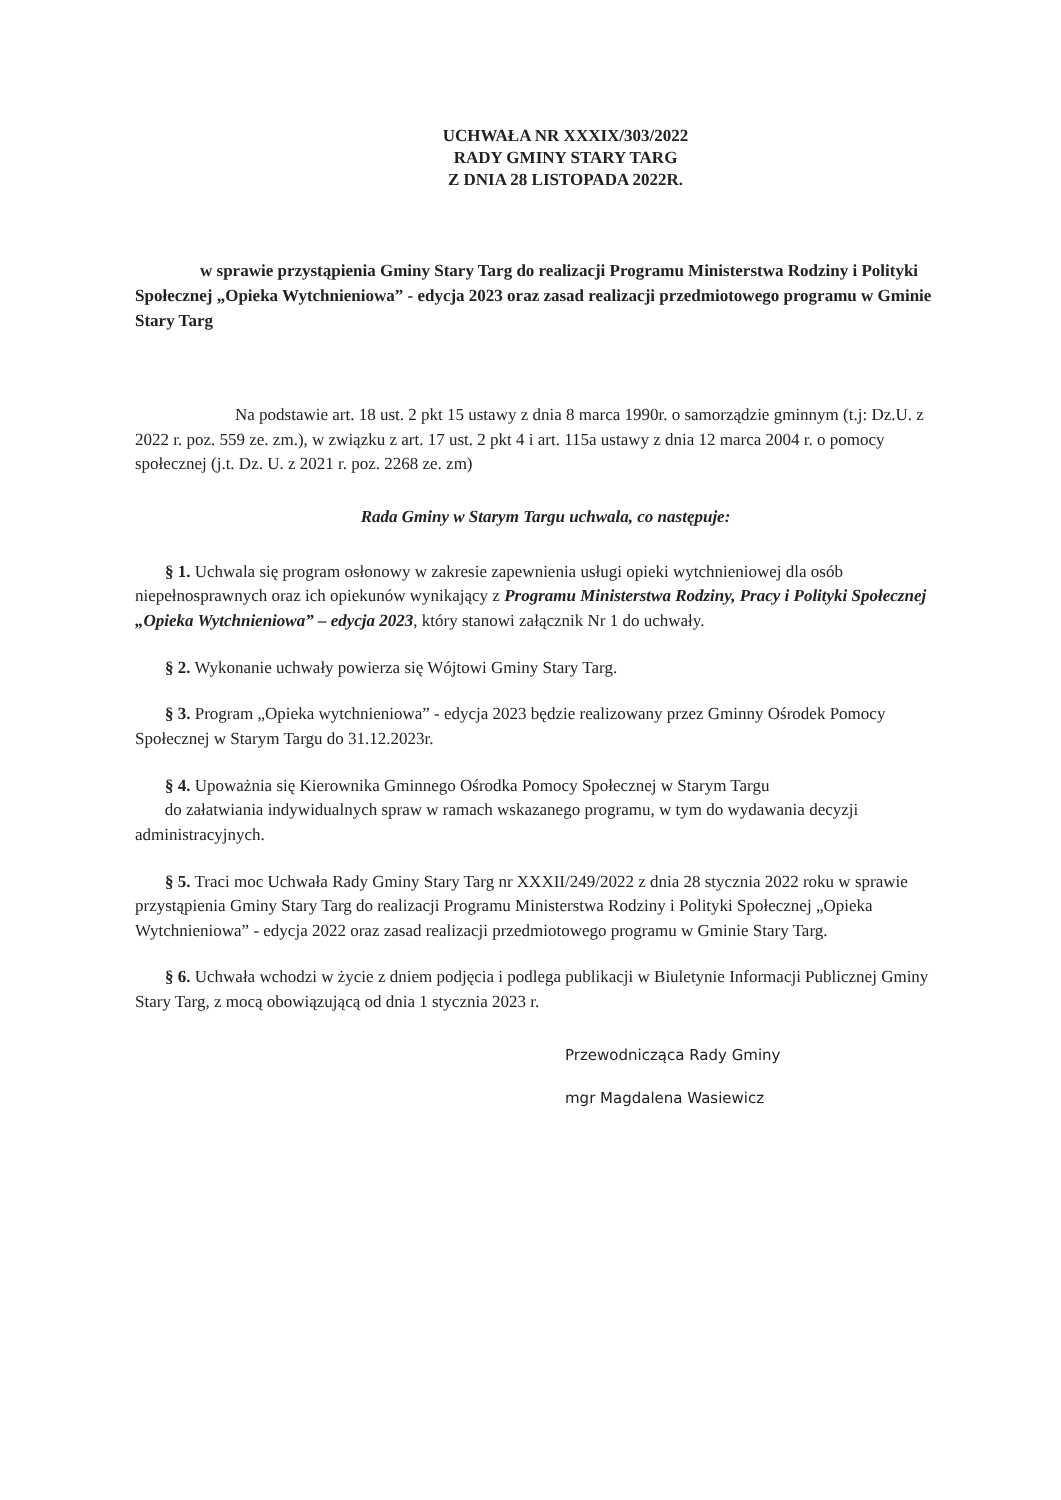UCHWAŁA NR XXXIX/303/2022
RADY GMINY STARY TARG
Z DNIA 28 LISTOPADA 2022R.
w sprawie przystąpienia Gminy Stary Targ do realizacji Programu Ministerstwa Rodziny i Polityki Społecznej „Opieka Wytchnieniowa” - edycja 2023 oraz zasad realizacji przedmiotowego programu w Gminie Stary Targ
Na podstawie art. 18 ust. 2 pkt 15 ustawy z dnia 8 marca 1990r. o samorządzie gminnym (t.j: Dz.U. z 2022 r. poz. 559 ze. zm.), w związku z art. 17 ust. 2 pkt 4 i art. 115a ustawy z dnia 12 marca 2004 r. o pomocy społecznej (j.t. Dz. U. z 2021 r. poz. 2268 ze. zm)
Rada Gminy w Starym Targu uchwala, co następuje:
§ 1. Uchwala się program osłonowy w zakresie zapewnienia usługi opieki wytchnieniowej dla osób niepełnosprawnych oraz ich opiekunów wynikający z Programu Ministerstwa Rodziny, Pracy i Polityki Społecznej „Opieka Wytchnieniowa” – edycja 2023, który stanowi załącznik Nr 1 do uchwały.
§ 2. Wykonanie uchwały powierza się Wójtowi Gminy Stary Targ.
§ 3. Program „Opieka wytchnieniowa” - edycja 2023 będzie realizowany przez Gminny Ośrodek Pomocy Społecznej w Starym Targu do 31.12.2023r.
§ 4. Upoważnia się Kierownika Gminnego Ośrodka Pomocy Społecznej w Starym Targu
do załatwiania indywidualnych spraw w ramach wskazanego programu, w tym do wydawania decyzji administracyjnych.
§ 5. Traci moc Uchwała Rady Gminy Stary Targ nr XXXII/249/2022 z dnia 28 stycznia 2022 roku w sprawie przystąpienia Gminy Stary Targ do realizacji Programu Ministerstwa Rodziny i Polityki Społecznej „Opieka Wytchnieniowa” - edycja 2022 oraz zasad realizacji przedmiotowego programu w Gminie Stary Targ.
§ 6. Uchwała wchodzi w życie z dniem podjęcia i podlega publikacji w Biuletynie Informacji Publicznej Gminy Stary Targ, z mocą obowiązującą od dnia 1 stycznia 2023 r.
Przewodnicząca Rady Gminy
mgr Magdalena Wasiewicz